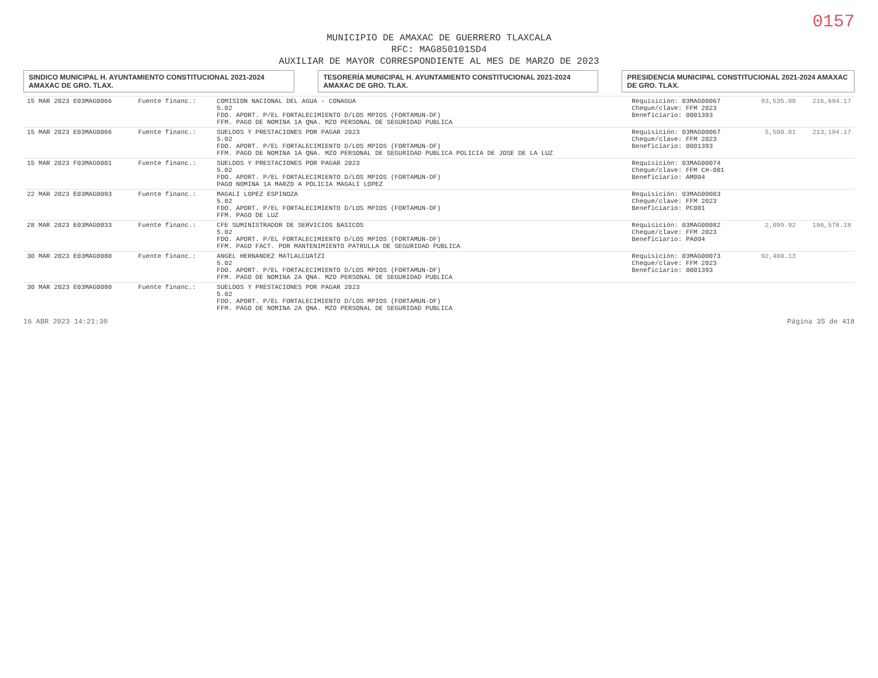0157
MUNICIPIO DE AMAXAC DE GUERRERO TLAXCALA
RFC: MAG850101SD4
AUXILIAR DE MAYOR CORRESPONDIENTE AL MES DE MARZO DE 2023
SINDICO MUNICIPAL H. AYUNTAMIENTO CONSTITUCIONAL 2021-2024 AMAXAC DE GRO. TLAX.
TESORERÍA MUNICIPAL H. AYUNTAMIENTO CONSTITUCIONAL 2021-2024 AMAXAC DE GRO. TLAX.
PRESIDENCIA MUNICIPAL CONSTITUCIONAL 2021-2024 AMAXAC DE GRO. TLAX.
| 15 MAR 2023 E03MAG0066 | Fuente financ.: | COMISION NACIONAL DEL AGUA - CONAGUA 5.02 FDO. APORT. P/EL FORTALECIMIENTO D/LOS MPIOS (FORTAMUN-DF) FFM. PAGO DE NOMINA 1A QNA. MZO PERSONAL DE SEGURIDAD PUBLICA | Requisición: 03MAG00067 Cheque/clave: FFM 2023 Beneficiario: 0001393 | 93,535.08 | 216,694.17 |
| 15 MAR 2023 E03MAG0066 | Fuente financ.: | SUELDOS Y PRESTACIONES POR PAGAR 2023 5.02 FDO. APORT. P/EL FORTALECIMIENTO D/LOS MPIOS (FORTAMUN-DF) FFM. PAGO DE NOMINA 1A QNA. MZO PERSONAL DE SEGURIDAD PUBLICA POLICIA DE JOSE DE LA LUZ | Requisición: 03MAG00067 Cheque/clave: FFM 2023 Beneficiario: 0001393 | 5,500.01 | 213,194.17 |
| 15 MAR 2023 F03MAG0001 | Fuente financ.: | SUELDOS Y PRESTACIONES POR PAGAR 2023 5.02 FDO. APORT. P/EL FORTALECIMIENTO D/LOS MPIOS (FORTAMUN-DF) PAGO NOMINA 1A MARZO A POLICIA MAGALI LOPEZ | Requisición: 03MAG00074 Cheque/clave: FFM CH-001 Beneficiario: AM004 | | |
| 22 MAR 2023 E03MAG0093 | Fuente financ.: | MAGALI LOPEZ ESPINOZA 5.02 FDO. APORT. P/EL FORTALECIMIENTO D/LOS MPIOS (FORTAMUN-DF) FFM. PAGO DE LUZ | Requisición: 03MAG00083 Cheque/clave: FFM 2023 Beneficiario: PC001 | | |
| 28 MAR 2023 E03MAG0033 | Fuente financ.: | CFE SUMINISTRADOR DE SERVICIOS BASICOS 5.02 FDO. APORT. P/EL FORTALECIMIENTO D/LOS MPIOS (FORTAMUN-DF) FFM. PAGO FACT. POR MANTENIMIENTO PATRULLA DE SEGURIDAD PUBLICA | Requisición: 03MAG00082 Cheque/clave: FFM 2023 Beneficiario: PA004 | 2,099.92 | 196,578.18 |
| 30 MAR 2023 E03MAG0080 | Fuente financ.: | ANGEL HERNANDEZ MATLALCUATZI 5.02 FDO. APORT. P/EL FORTALECIMIENTO D/LOS MPIOS (FORTAMUN-DF) FFM. PAGO DE NOMINA 2A QNA. MZO PERSONAL DE SEGURIDAD PUBLICA | Requisición: 03MAG00073 Cheque/clave: FFM 2023 Beneficiario: 0001393 | 92,400.13 | |
| 30 MAR 2023 E03MAG0080 | Fuente financ.: | SUELDOS Y PRESTACIONES POR PAGAR 2023 5.02 FDO. APORT. P/EL FORTALECIMIENTO D/LOS MPIOS (FORTAMUN-DF) FFM. PAGO DE NOMINA 2A QNA. MZO PERSONAL DE SEGURIDAD PUBLICA | | | |
16 ABR 2023 14:21:30 Página 35 de 418